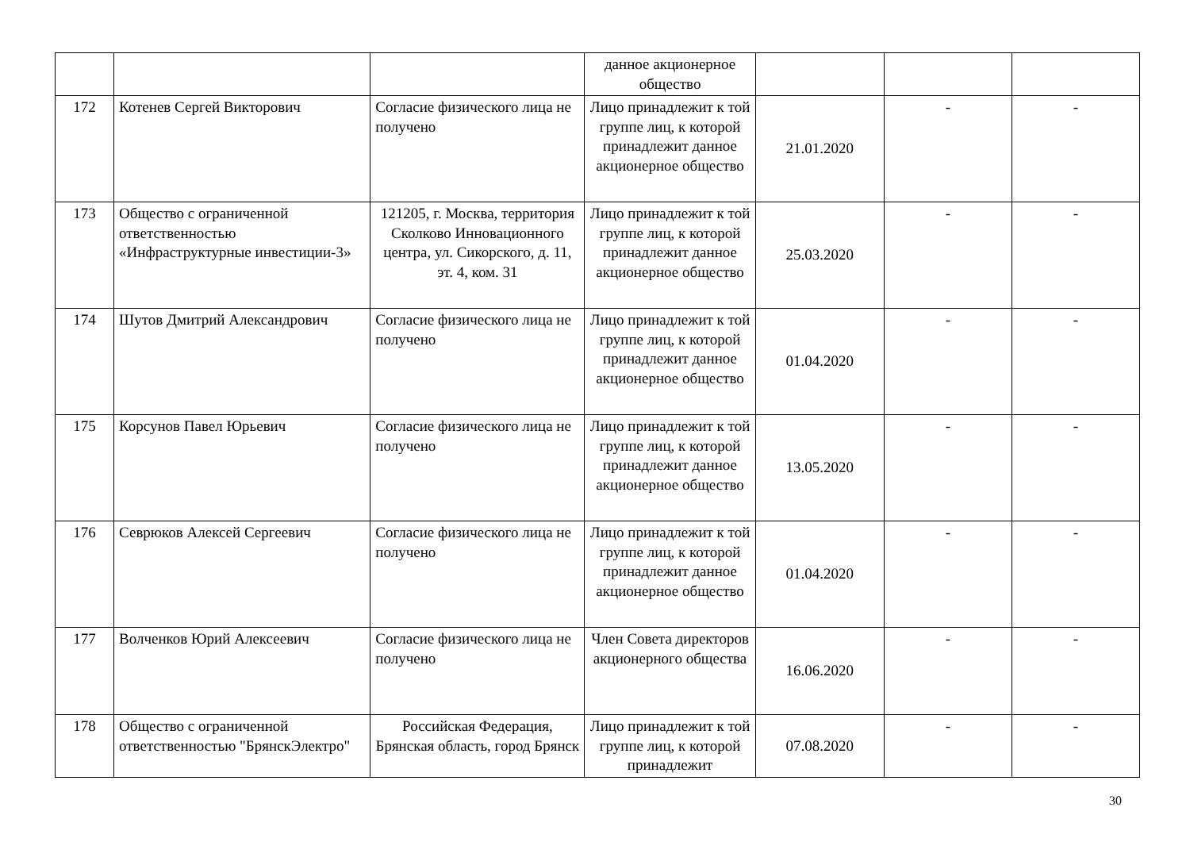| | | | данное акционерное общество | | | |
| 172 | Котенев Сергей Викторович | Согласие физического лица не получено | Лицо принадлежит к той группе лиц, к которой принадлежит данное акционерное общество | 21.01.2020 | - | - |
| 173 | Общество с ограниченной ответственностью «Инфраструктурные инвестиции-3» | 121205, г. Москва, территория Сколково Инновационного центра, ул. Сикорского, д. 11, эт. 4, ком. 31 | Лицо принадлежит к той группе лиц, к которой принадлежит данное акционерное общество | 25.03.2020 | - | - |
| 174 | Шутов Дмитрий Александрович | Согласие физического лица не получено | Лицо принадлежит к той группе лиц, к которой принадлежит данное акционерное общество | 01.04.2020 | - | - |
| 175 | Корсунов Павел Юрьевич | Согласие физического лица не получено | Лицо принадлежит к той группе лиц, к которой принадлежит данное акционерное общество | 13.05.2020 | - | - |
| 176 | Севрюков Алексей Сергеевич | Согласие физического лица не получено | Лицо принадлежит к той группе лиц, к которой принадлежит данное акционерное общество | 01.04.2020 | - | - |
| 177 | Волченков Юрий Алексеевич | Согласие физического лица не получено | Член Совета директоров акционерного общества | 16.06.2020 | - | - |
| 178 | Общество с ограниченной ответственностью "БрянскЭлектро" | Российская Федерация, Брянская область, город Брянск | Лицо принадлежит к той группе лиц, к которой принадлежит | 07.08.2020 | - | - |
30